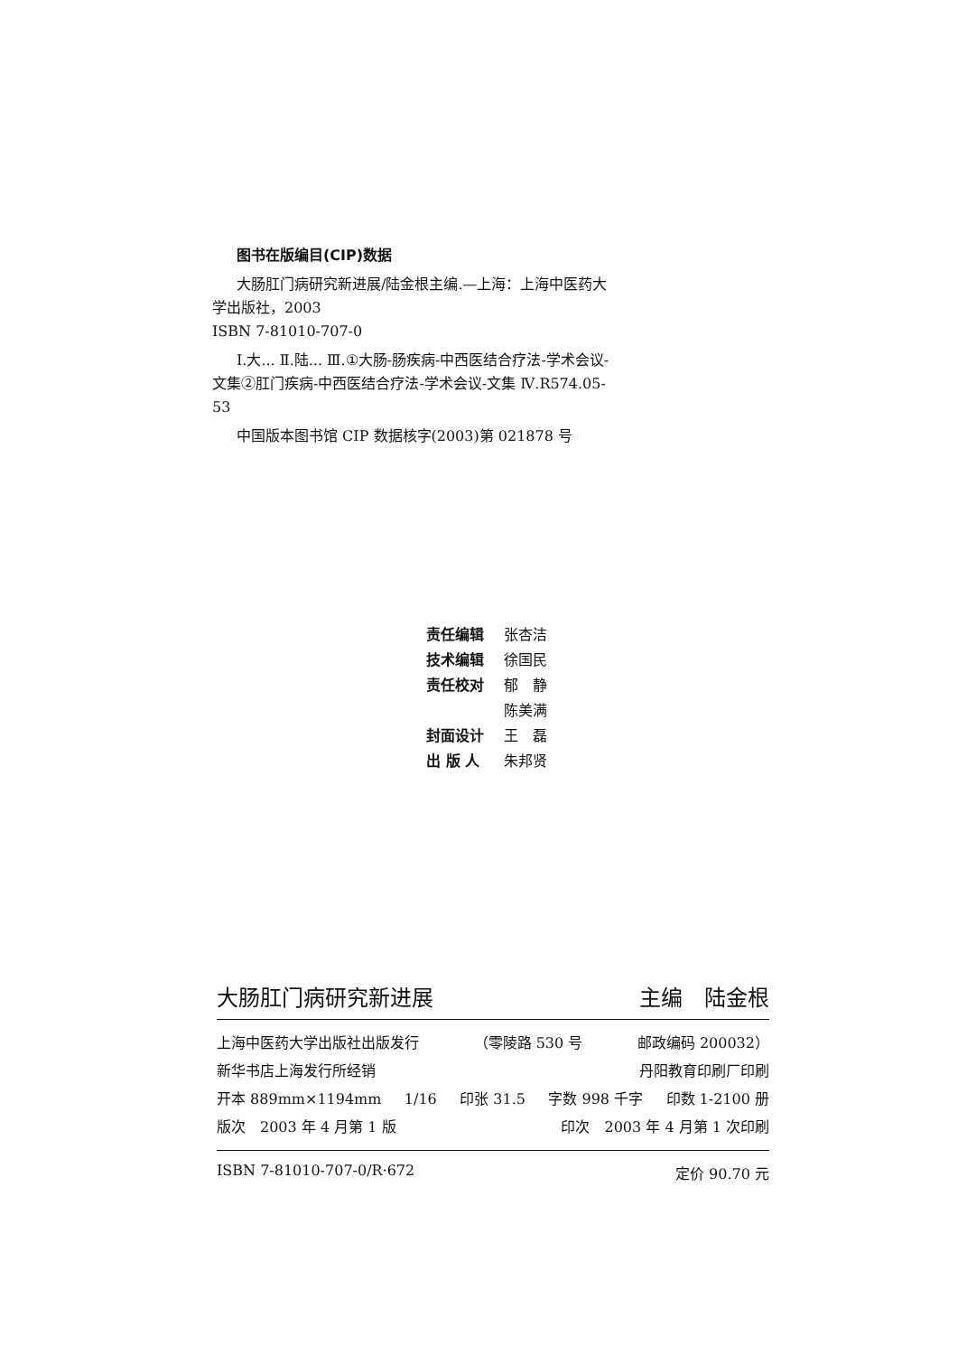图书在版编目(CIP)数据
大肠肛门病研究新进展/陆金根主编.—上海：上海中医药大学出版社，2003
ISBN 7-81010-707-0
Ⅰ.大... Ⅱ.陆... Ⅲ.①大肠-肠疾病-中西医结合疗法-学术会议-文集②肛门疾病-中西医结合疗法-学术会议-文集 Ⅳ.R574.05-53
中国版本图书馆 CIP 数据核字(2003)第 021878 号
| 责任编辑 | 张杏洁 |
| 技术编辑 | 徐国民 |
| 责任校对 | 郁 静 |
| | 陈美满 |
| 封面设计 | 王 磊 |
| 出 版 人 | 朱邦贤 |
大肠肛门病研究新进展 主编　陆金根
上海中医药大学出版社出版发行 （零陵路 530 号 邮政编码 200032）
新华书店上海发行所经销 丹阳教育印刷厂印刷
开本 889mm×1194mm 1/16 印张 31.5 字数 998 千字 印数 1-2100 册
版次　2003 年 4 月第 1 版 印次　2003 年 4 月第 1 次印刷
ISBN 7-81010-707-0/R·672 定价 90.70 元